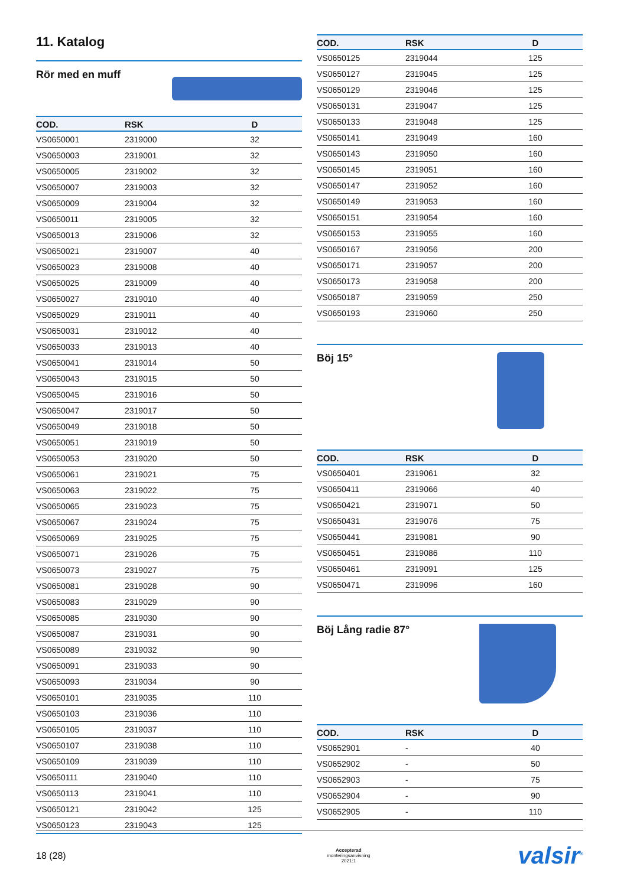11. Katalog
Rör med en muff
| COD. | RSK | D |
| --- | --- | --- |
| VS0650001 | 2319000 | 32 |
| VS0650003 | 2319001 | 32 |
| VS0650005 | 2319002 | 32 |
| VS0650007 | 2319003 | 32 |
| VS0650009 | 2319004 | 32 |
| VS0650011 | 2319005 | 32 |
| VS0650013 | 2319006 | 32 |
| VS0650021 | 2319007 | 40 |
| VS0650023 | 2319008 | 40 |
| VS0650025 | 2319009 | 40 |
| VS0650027 | 2319010 | 40 |
| VS0650029 | 2319011 | 40 |
| VS0650031 | 2319012 | 40 |
| VS0650033 | 2319013 | 40 |
| VS0650041 | 2319014 | 50 |
| VS0650043 | 2319015 | 50 |
| VS0650045 | 2319016 | 50 |
| VS0650047 | 2319017 | 50 |
| VS0650049 | 2319018 | 50 |
| VS0650051 | 2319019 | 50 |
| VS0650053 | 2319020 | 50 |
| VS0650061 | 2319021 | 75 |
| VS0650063 | 2319022 | 75 |
| VS0650065 | 2319023 | 75 |
| VS0650067 | 2319024 | 75 |
| VS0650069 | 2319025 | 75 |
| VS0650071 | 2319026 | 75 |
| VS0650073 | 2319027 | 75 |
| VS0650081 | 2319028 | 90 |
| VS0650083 | 2319029 | 90 |
| VS0650085 | 2319030 | 90 |
| VS0650087 | 2319031 | 90 |
| VS0650089 | 2319032 | 90 |
| VS0650091 | 2319033 | 90 |
| VS0650093 | 2319034 | 90 |
| VS0650101 | 2319035 | 110 |
| VS0650103 | 2319036 | 110 |
| VS0650105 | 2319037 | 110 |
| VS0650107 | 2319038 | 110 |
| VS0650109 | 2319039 | 110 |
| VS0650111 | 2319040 | 110 |
| VS0650113 | 2319041 | 110 |
| VS0650121 | 2319042 | 125 |
| VS0650123 | 2319043 | 125 |
| COD. | RSK | D |
| --- | --- | --- |
| VS0650125 | 2319044 | 125 |
| VS0650127 | 2319045 | 125 |
| VS0650129 | 2319046 | 125 |
| VS0650131 | 2319047 | 125 |
| VS0650133 | 2319048 | 125 |
| VS0650141 | 2319049 | 160 |
| VS0650143 | 2319050 | 160 |
| VS0650145 | 2319051 | 160 |
| VS0650147 | 2319052 | 160 |
| VS0650149 | 2319053 | 160 |
| VS0650151 | 2319054 | 160 |
| VS0650153 | 2319055 | 160 |
| VS0650167 | 2319056 | 200 |
| VS0650171 | 2319057 | 200 |
| VS0650173 | 2319058 | 200 |
| VS0650187 | 2319059 | 250 |
| VS0650193 | 2319060 | 250 |
Böj 15°
| COD. | RSK | D |
| --- | --- | --- |
| VS0650401 | 2319061 | 32 |
| VS0650411 | 2319066 | 40 |
| VS0650421 | 2319071 | 50 |
| VS0650431 | 2319076 | 75 |
| VS0650441 | 2319081 | 90 |
| VS0650451 | 2319086 | 110 |
| VS0650461 | 2319091 | 125 |
| VS0650471 | 2319096 | 160 |
Böj Lång radie 87°
| COD. | RSK | D |
| --- | --- | --- |
| VS0652901 | - | 40 |
| VS0652902 | - | 50 |
| VS0652903 | - | 75 |
| VS0652904 | - | 90 |
| VS0652905 | - | 110 |
18 (28) Accepterad
monteringsanvisning
2021:1 valsir<sup>®</sup>